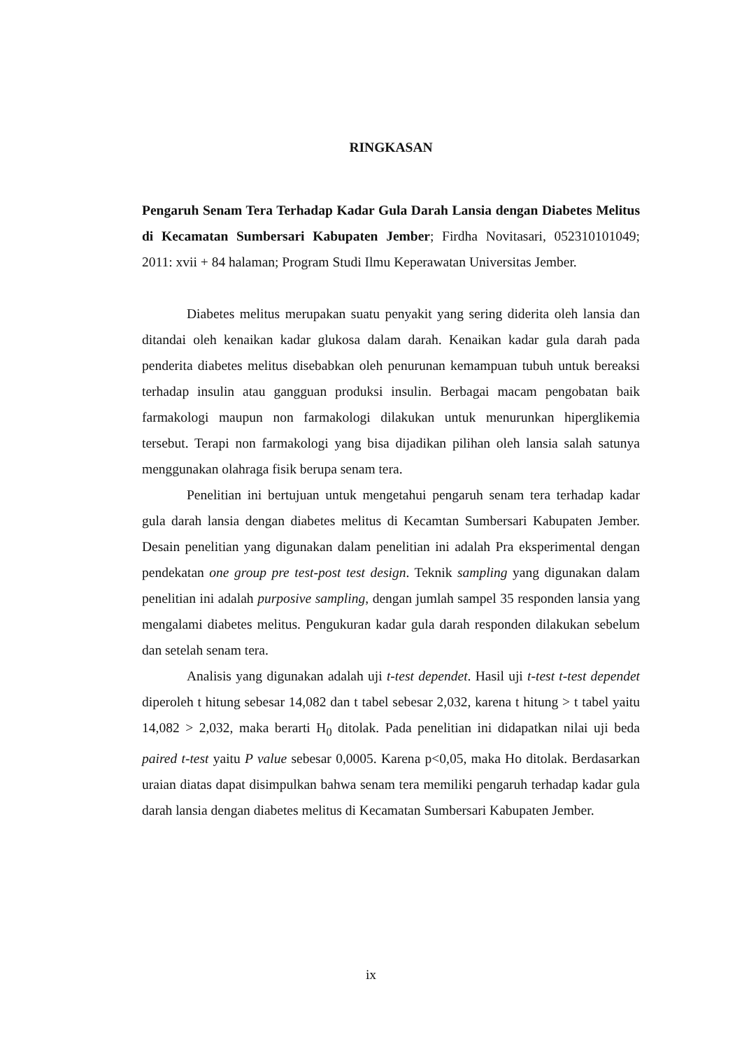RINGKASAN
Pengaruh Senam Tera Terhadap Kadar Gula Darah Lansia dengan Diabetes Melitus di Kecamatan Sumbersari Kabupaten Jember; Firdha Novitasari, 052310101049; 2011: xvii + 84 halaman; Program Studi Ilmu Keperawatan Universitas Jember.
Diabetes melitus merupakan suatu penyakit yang sering diderita oleh lansia dan ditandai oleh kenaikan kadar glukosa dalam darah. Kenaikan kadar gula darah pada penderita diabetes melitus disebabkan oleh penurunan kemampuan tubuh untuk bereaksi terhadap insulin atau gangguan produksi insulin. Berbagai macam pengobatan baik farmakologi maupun non farmakologi dilakukan untuk menurunkan hiperglikemia tersebut. Terapi non farmakologi yang bisa dijadikan pilihan oleh lansia salah satunya menggunakan olahraga fisik berupa senam tera.
Penelitian ini bertujuan untuk mengetahui pengaruh senam tera terhadap kadar gula darah lansia dengan diabetes melitus di Kecamtan Sumbersari Kabupaten Jember. Desain penelitian yang digunakan dalam penelitian ini adalah Pra eksperimental dengan pendekatan one group pre test-post test design. Teknik sampling yang digunakan dalam penelitian ini adalah purposive sampling, dengan jumlah sampel 35 responden lansia yang mengalami diabetes melitus. Pengukuran kadar gula darah responden dilakukan sebelum dan setelah senam tera.
Analisis yang digunakan adalah uji t-test dependet. Hasil uji t-test t-test dependet diperoleh t hitung sebesar 14,082 dan t tabel sebesar 2,032, karena t hitung > t tabel yaitu 14,082 > 2,032, maka berarti H<sub>0</sub> ditolak. Pada penelitian ini didapatkan nilai uji beda paired t-test yaitu P value sebesar 0,0005. Karena p<0,05, maka Ho ditolak. Berdasarkan uraian diatas dapat disimpulkan bahwa senam tera memiliki pengaruh terhadap kadar gula darah lansia dengan diabetes melitus di Kecamatan Sumbersari Kabupaten Jember.
ix